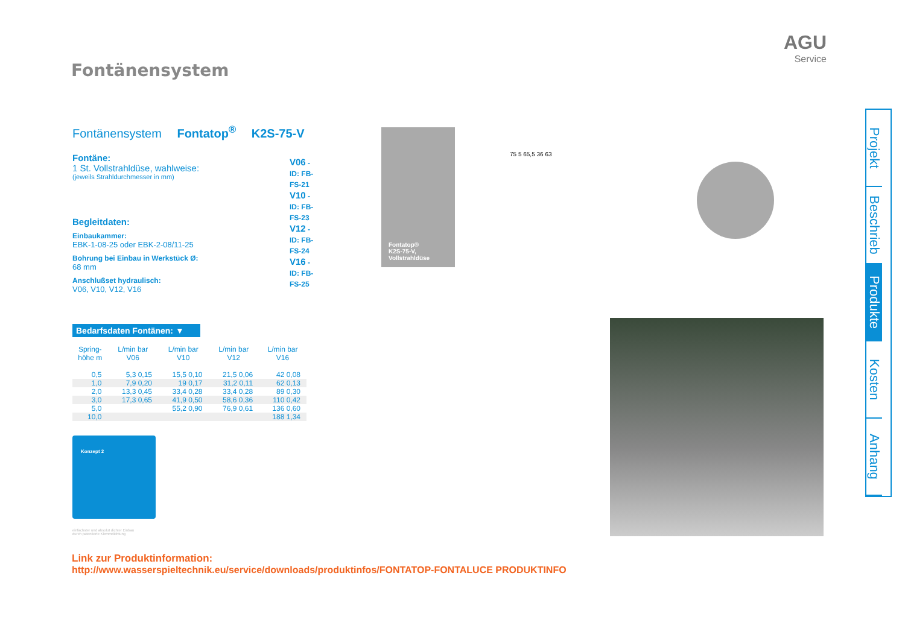Fontänensystem
AGU
Service
Fontänensystem Fontatop<sup>®</sup> K2S-75-V
V06 - ID: FB-FS-21
V10 - ID: FB-FS-23
V12 - ID: FB-FS-24
V16 - ID: FB-FS-25
Fontäne:
1 St. Vollstrahldüse, wahlweise:
(jeweils Strahldurchmesser in mm)
Begleitdaten:
Einbaukammer:
EBK-1-08-25 oder EBK-2-08/11-25
Bohrung bei Einbau in Werkstück Ø:
68 mm
Anschlußset hydraulisch:
V06, V10, V12, V16
Bedarfsdaten Fontänen: ▼
| Spring- höhe m | L/min bar V06 | L/min bar V10 | L/min bar V12 | L/min bar V16 |
| --- | --- | --- | --- | --- |
| 0,5 | 5,3 0,15 | 15,5 0,10 | 21,5 0,06 | 42 0,08 |
| 1,0 | 7,9 0,20 | 19 0,17 | 31,2 0,11 | 62 0,13 |
| 2,0 | 13,3 0,45 | 33,4 0,28 | 33,4 0,28 | 89 0,30 |
| 3,0 | 17,3 0,65 | 41,9 0,50 | 58,6 0,36 | 110 0,42 |
| 5,0 | | 55,2 0,90 | 76,9 0,61 | 136 0,60 |
| 10,0 | | | | 188 1,34 |
Konzept 2
einfachster und absolut dichter Einbau
durch patentierte Klemmdichtung
Link zur Produktinformation:
http://www.wasserspieltechnik.eu/service/downloads/produktinfos/FONTATOP-FONTALUCE PRODUKTINFO
Fontatop®
K2S-75-V,
Vollstrahldüse
75 5 65,5 36 63
Projekt
Beschrieb
Produkte
Kosten
Anhang